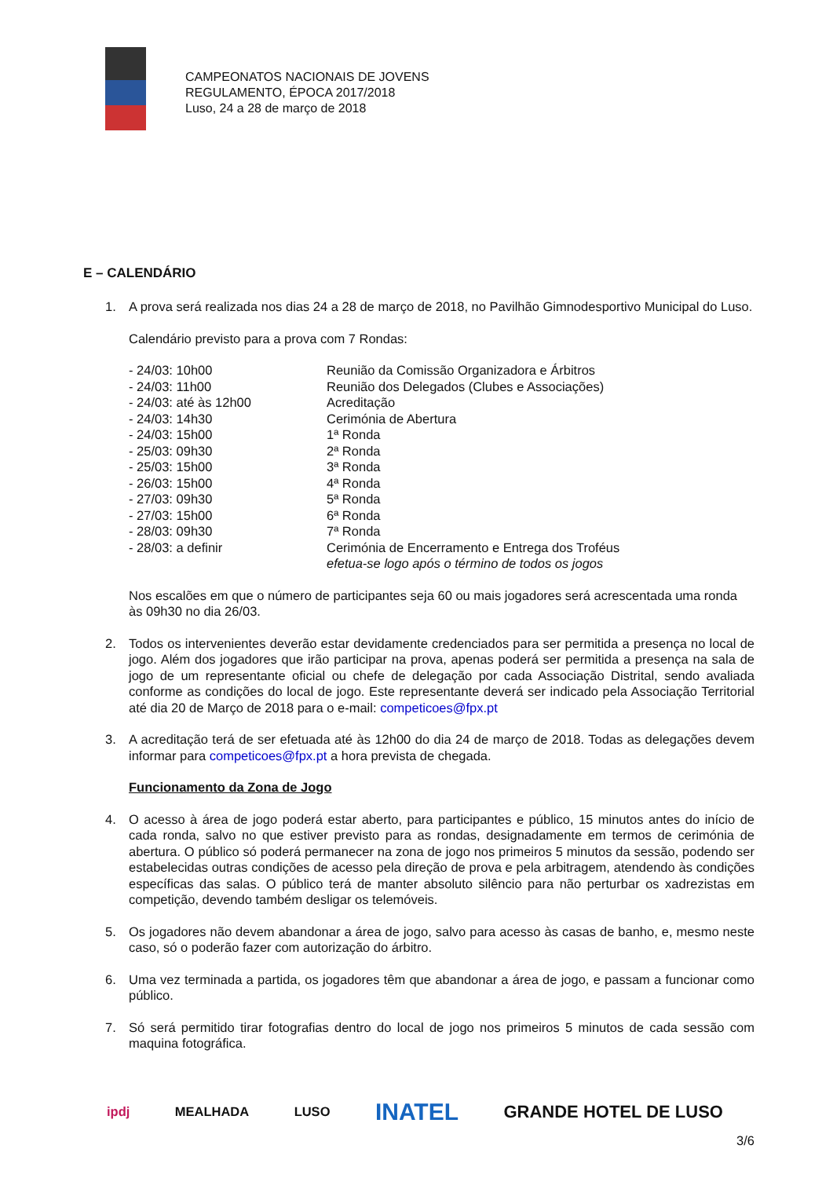CAMPEONATOS NACIONAIS DE JOVENS
REGULAMENTO, ÉPOCA 2017/2018
Luso, 24 a 28 de março de 2018
E – CALENDÁRIO
1. A prova será realizada nos dias 24 a 28 de março de 2018, no Pavilhão Gimnodesportivo Municipal do Luso.
Calendário previsto para a prova com 7 Rondas:
| - 24/03: 10h00 | Reunião da Comissão Organizadora e Árbitros |
| - 24/03: 11h00 | Reunião dos Delegados (Clubes e Associações) |
| - 24/03: até às 12h00 | Acreditação |
| - 24/03: 14h30 | Cerimónia de Abertura |
| - 24/03: 15h00 | 1ª Ronda |
| - 25/03: 09h30 | 2ª Ronda |
| - 25/03: 15h00 | 3ª Ronda |
| - 26/03: 15h00 | 4ª Ronda |
| - 27/03: 09h30 | 5ª Ronda |
| - 27/03: 15h00 | 6ª Ronda |
| - 28/03: 09h30 | 7ª Ronda |
| - 28/03: a definir | Cerimónia de Encerramento e Entrega dos Troféus efetua-se logo após o término de todos os jogos |
Nos escalões em que o número de participantes seja 60 ou mais jogadores será acrescentada uma ronda às 09h30 no dia 26/03.
2. Todos os intervenientes deverão estar devidamente credenciados para ser permitida a presença no local de jogo. Além dos jogadores que irão participar na prova, apenas poderá ser permitida a presença na sala de jogo de um representante oficial ou chefe de delegação por cada Associação Distrital, sendo avaliada conforme as condições do local de jogo. Este representante deverá ser indicado pela Associação Territorial até dia 20 de Março de 2018 para o e-mail: competicoes@fpx.pt
3. A acreditação terá de ser efetuada até às 12h00 do dia 24 de março de 2018. Todas as delegações devem informar para competicoes@fpx.pt a hora prevista de chegada.
Funcionamento da Zona de Jogo
4. O acesso à área de jogo poderá estar aberto, para participantes e público, 15 minutos antes do início de cada ronda, salvo no que estiver previsto para as rondas, designadamente em termos de cerimónia de abertura. O público só poderá permanecer na zona de jogo nos primeiros 5 minutos da sessão, podendo ser estabelecidas outras condições de acesso pela direção de prova e pela arbitragem, atendendo às condições específicas das salas. O público terá de manter absoluto silêncio para não perturbar os xadrezistas em competição, devendo também desligar os telemóveis.
5. Os jogadores não devem abandonar a área de jogo, salvo para acesso às casas de banho, e, mesmo neste caso, só o poderão fazer com autorização do árbitro.
6. Uma vez terminada a partida, os jogadores têm que abandonar a área de jogo, e passam a funcionar como público.
7. Só será permitido tirar fotografias dentro do local de jogo nos primeiros 5 minutos de cada sessão com maquina fotográfica.
ipdj MEALHADA LUSO INATEL GRANDE HOTEL DE LUSO
3/6